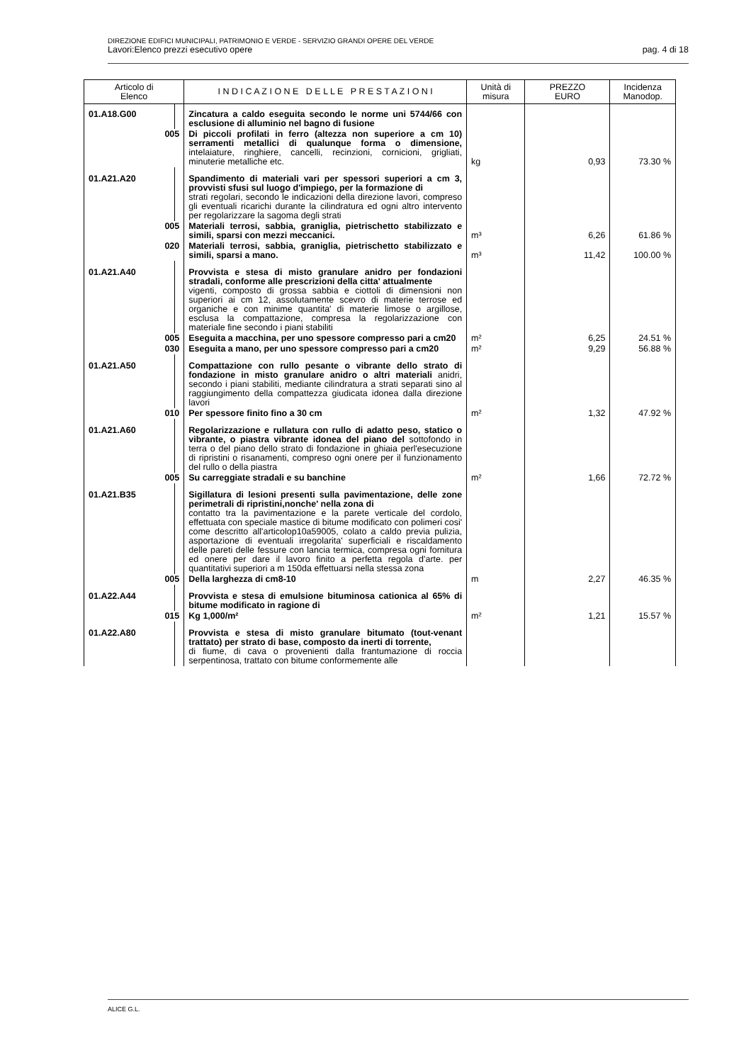DIREZIONE EDIFICI MUNICIPALI, PATRIMONIO E VERDE - SERVIZIO GRANDI OPERE DEL VERDE
Lavori:Elenco prezzi esecutivo opere pag. 4 di 18
| Articolo di Elenco | | I N D I C A Z I O N E D E L L E P R E S T A Z I O N I | Unità di misura | PREZZO EURO | Incidenza Manodop. |
| --- | --- | --- | --- | --- | --- |
| 01.A18.G00 | | Zincatura a caldo eseguita secondo le norme uni 5744/66 con esclusione di alluminio nel bagno di fusione | | | |
| 005 | | Di piccoli profilati in ferro (altezza non superiore a cm 10) serramenti metallici di qualunque forma o dimensione, intelaiature, ringhiere, cancelli, recinzioni, cornicioni, grigliati, minuterie metalliche etc. | kg | 0,93 | 73.30 % |
| 01.A21.A20 | | Spandimento di materiali vari per spessori superiori a cm 3, provvisti sfusi sul luogo d'impiego, per la formazione di strati regolari, secondo le indicazioni della direzione lavori, compreso gli eventuali ricarichi durante la cilindratura ed ogni altro intervento per regolarizzare la sagoma degli strati | | | |
| 005 | | Materiali terrosi, sabbia, graniglia, pietrischetto stabilizzato e simili, sparsi con mezzi meccanici. | m³ | 6,26 | 61.86 % |
| 020 | | Materiali terrosi, sabbia, graniglia, pietrischetto stabilizzato e simili, sparsi a mano. | m³ | 11,42 | 100.00 % |
| 01.A21.A40 | | Provvista e stesa di misto granulare anidro per fondazioni stradali, conforme alle prescrizioni della citta' attualmente vigenti, composto di grossa sabbia e ciottoli di dimensioni non superiori ai cm 12, assolutamente scevro di materie terrose ed organiche e con minime quantita' di materie limose o argillose, esclusa la compattazione, compresa la regolarizzazione con materiale fine secondo i piani stabiliti | | | |
| 005 | | Eseguita a macchina, per uno spessore compresso pari a cm20 | m² | 6,25 | 24.51 % |
| 030 | | Eseguita a mano, per uno spessore compresso pari a cm20 | m² | 9,29 | 56.88 % |
| 01.A21.A50 | | Compattazione con rullo pesante o vibrante dello strato di fondazione in misto granulare anidro o altri materiali anidri, secondo i piani stabiliti, mediante cilindratura a strati separati sino al raggiungimento della compattezza giudicata idonea dalla direzione lavori | | | |
| 010 | | Per spessore finito fino a 30 cm | m² | 1,32 | 47.92 % |
| 01.A21.A60 | | Regolarizzazione e rullatura con rullo di adatto peso, statico o vibrante, o piastra vibrante idonea del piano del sottofondo in terra o del piano dello strato di fondazione in ghiaia perl'esecuzione di ripristini o risanamenti, compreso ogni onere per il funzionamento del rullo o della piastra | | | |
| 005 | | Su carreggiate stradali e su banchine | m² | 1,66 | 72.72 % |
| 01.A21.B35 | | Sigillatura di lesioni presenti sulla pavimentazione, delle zone perimetrali di ripristini,nonche' nella zona di contatto tra la pavimentazione e la parete verticale del cordolo, effettuata con speciale mastice di bitume modificato con polimeri cosi' come descritto all'articolop10a59005, colato a caldo previa pulizia, asportazione di eventuali irregolarita' superficiali e riscaldamento delle pareti delle fessure con lancia termica, compresa ogni fornitura ed onere per dare il lavoro finito a perfetta regola d'arte. per quantitativi superiori a m 150da effettuarsi nella stessa zona | | | |
| 005 | | Della larghezza di cm8-10 | m | 2,27 | 46.35 % |
| 01.A22.A44 | | Provvista e stesa di emulsione bituminosa cationica al 65% di bitume modificato in ragione di | | | |
| 015 | | Kg 1,000/m² | m² | 1,21 | 15.57 % |
| 01.A22.A80 | | Provvista e stesa di misto granulare bitumato (tout-venant trattato) per strato di base, composto da inerti di torrente, di fiume, di cava o provenienti dalla frantumazione di roccia serpentinosa, trattato con bitume conformemente alle | | | |
ALICE G.L.